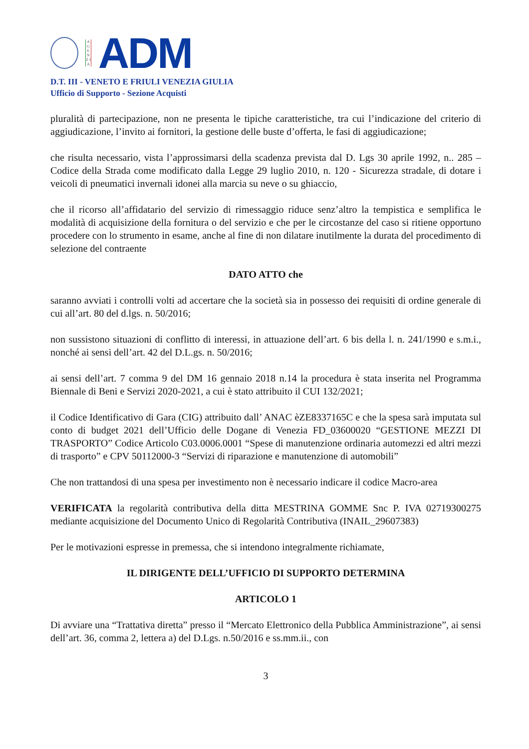A G E N Z I A
ADM
D.T. III - VENETO E FRIULI VENEZIA GIULIA
Ufficio di Supporto - Sezione Acquisti
pluralità di partecipazione, non ne presenta le tipiche caratteristiche, tra cui l’indicazione del criterio di aggiudicazione, l’invito ai fornitori, la gestione delle buste d’offerta, le fasi di aggiudicazione;
che risulta necessario, vista l’approssimarsi della scadenza prevista dal D. Lgs 30 aprile 1992, n.. 285 – Codice della Strada come modificato dalla Legge 29 luglio 2010, n. 120 - Sicurezza stradale, di dotare i veicoli di pneumatici invernali idonei alla marcia su neve o su ghiaccio,
che il ricorso all’affidatario del servizio di rimessaggio riduce senz’altro la tempistica e semplifica le modalità di acquisizione della fornitura o del servizio e che per le circostanze del caso si ritiene opportuno procedere con lo strumento in esame, anche al fine di non dilatare inutilmente la durata del procedimento di selezione del contraente
DATO ATTO che
saranno avviati i controlli volti ad accertare che la società sia in possesso dei requisiti di ordine generale di cui all’art. 80 del d.lgs. n. 50/2016;
non sussistono situazioni di conflitto di interessi, in attuazione dell’art. 6 bis della l. n. 241/1990 e s.m.i., nonché ai sensi dell’art. 42 del D.L.gs. n. 50/2016;
ai sensi dell’art. 7 comma 9 del DM 16 gennaio 2018 n.14 la procedura è stata inserita nel Programma Biennale di Beni e Servizi 2020-2021, a cui è stato attribuito il CUI 132/2021;
il Codice Identificativo di Gara (CIG) attribuito dall’ ANAC èZE8337165C e che la spesa sarà imputata sul conto di budget 2021 dell’Ufficio delle Dogane di Venezia FD_03600020 “GESTIONE MEZZI DI TRASPORTO” Codice Articolo C03.0006.0001 “Spese di manutenzione ordinaria automezzi ed altri mezzi di trasporto” e CPV 50112000-3 “Servizi di riparazione e manutenzione di automobili”
Che non trattandosi di una spesa per investimento non è necessario indicare il codice Macro-area
VERIFICATA la regolarità contributiva della ditta MESTRINA GOMME Snc P. IVA 02719300275 mediante acquisizione del Documento Unico di Regolarità Contributiva (INAIL_29607383)
Per le motivazioni espresse in premessa, che si intendono integralmente richiamate,
IL DIRIGENTE DELL’UFFICIO DI SUPPORTO DETERMINA
ARTICOLO 1
Di avviare una “Trattativa diretta” presso il “Mercato Elettronico della Pubblica Amministrazione”, ai sensi dell’art. 36, comma 2, lettera a) del D.Lgs. n.50/2016 e ss.mm.ii., con
3